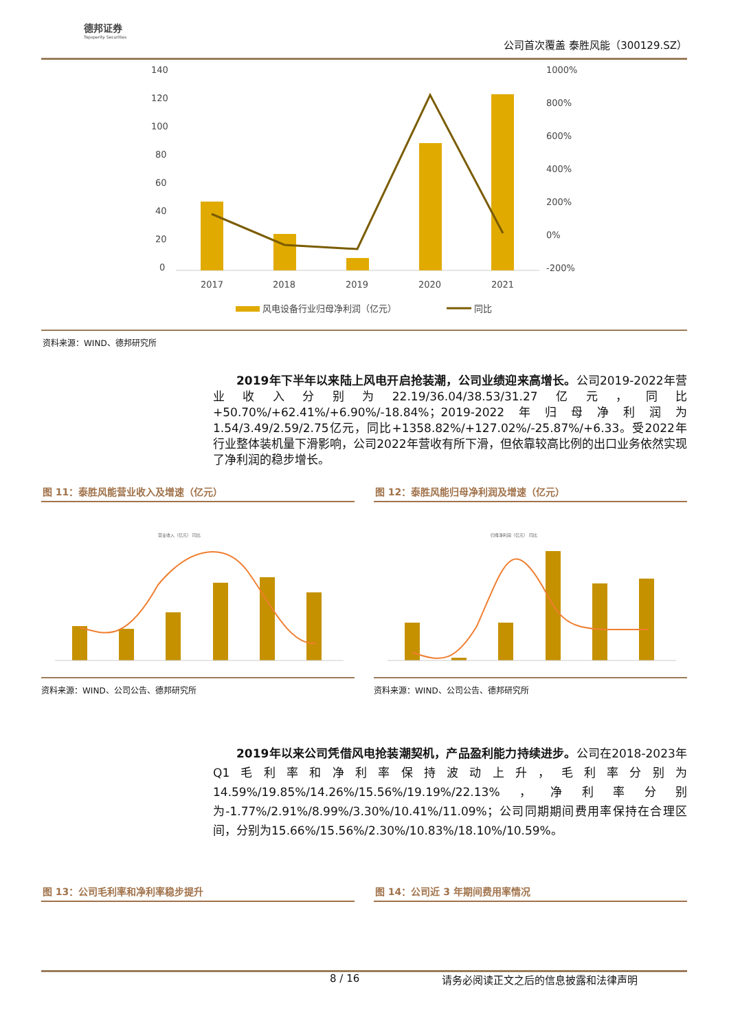德邦证券
Topsperity Securities
公司首次覆盖 泰胜风能（300129.SZ）
140
120
100
80
60
40
20
0
1000%
800%
600%
400%
200%
0%
-200%
2017
2018
2019
2020
2021
风电设备行业归母净利润（亿元）
同比
资料来源：WIND、德邦研究所
  2019年下半年以来陆上风电开启抢装潮，公司业绩迎来高增长。公司2019-2022年营业收入分别为22.19/36.04/38.53/31.27亿元，同比+50.70%/+62.41%/+6.90%/-18.84%；2019-2022年归母净利润为1.54/3.49/2.59/2.75亿元，同比+1358.82%/+127.02%/-25.87%/+6.33。受2022年行业整体装机量下滑影响，公司2022年营收有所下滑，但依靠较高比例的出口业务依然实现了净利润的稳步增长。
图 11：泰胜风能营业收入及增速（亿元）
营业收入（亿元） 同比
资料来源：WIND、公司公告、德邦研究所
图 12：泰胜风能归母净利润及增速（亿元）
归母净利润（亿元） 同比
资料来源：WIND、公司公告、德邦研究所
  2019年以来公司凭借风电抢装潮契机，产品盈利能力持续进步。公司在2018-2023年Q1毛利率和净利率保持波动上升，毛利率分别为14.59%/19.85%/14.26%/15.56%/19.19%/22.13%，净利率分别为-1.77%/2.91%/8.99%/3.30%/10.41%/11.09%；公司同期期间费用率保持在合理区间，分别为15.66%/15.56%/2.30%/10.83%/18.10%/10.59%。
图 13：公司毛利率和净利率稳步提升 图 14：公司近 3 年期间费用率情况
8 / 16 请务必阅读正文之后的信息披露和法律声明